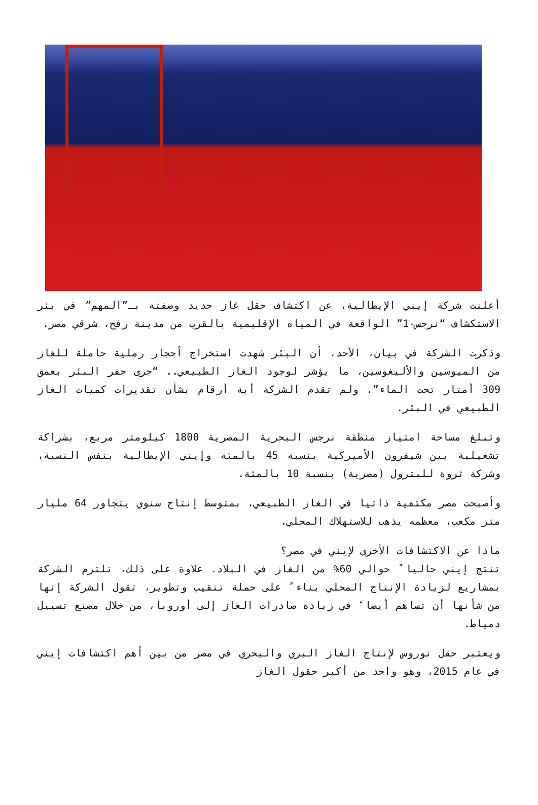أعلنت شركة إيني الإيطالية، عن اكتشاف حقل غاز جديد وصفته بـ”المهم” في بئر الاستكشاف “نرجس-1” الواقعة في المياه الإقليمية بالقرب من مدينة رفح، شرقي مصر.
وذكرت الشركة في بيان، الأحد، أن البئر شهدت استخراج أحجار رملية حاملة للغاز من الميوسين والأليغوسين، ما يؤشر لوجود الغاز الطبيعي.. “جرى حفر البئر بعمق 309 أمتار تحت الماء”. ولم تقدم الشركة أية أرقام بشأن تقديرات كميات الغاز الطبيعي في البئر.
وتبلغ مساحة امتياز منطقة نرجس البحرية المصرية 1800 كيلومتر مربع، بشراكة تشغيلية بين شيفرون الأميركية بنسبة 45 بالمئة وإيني الإيطالية بنفس النسبة، وشركة ثروة للبترول (مصرية) بنسبة 10 بالمئة.
وأصبحت مصر مكتفية ذاتيا في الغاز الطبيعي، بمتوسط إنتاج سنوي يتجاوز 64 مليار متر مكعب، معظمه يذهب للاستهلاك المحلي.
ماذا عن الاكتشافات الأخرى لإيني في مصر؟
تنتج إيني حاليا ً حوالي 60% من الغاز في البلاد. علاوة على ذلك، تلتزم الشركة بمشاريع لزيادة الإنتاج المحلي بناء ً على حملة تنقيب وتطوير، تقول الشركة إنها من شأنها أن تساهم أيضا ً في زيادة صادرات الغاز إلى أوروبا، من خلال مصنع تسييل دمياط.
ويعتبر حقل نوروس لإنتاج الغاز البري والبحري في مصر من بين أهم اكتشافات إيني في عام 2015، وهو واحد من أكبر حقول الغاز